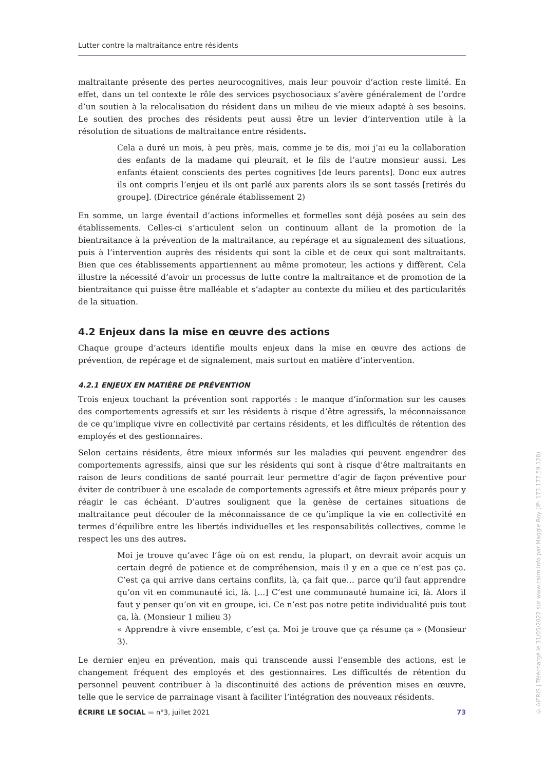Lutter contre la maltraitance entre résidents
maltraitante présente des pertes neurocognitives, mais leur pouvoir d’action reste limité. En effet, dans un tel contexte le rôle des services psychosociaux s’avère généralement de l’ordre d’un soutien à la relocalisation du résident dans un milieu de vie mieux adapté à ses besoins. Le soutien des proches des résidents peut aussi être un levier d’intervention utile à la résolution de situations de maltraitance entre résidents.
Cela a duré un mois, à peu près, mais, comme je te dis, moi j’ai eu la collaboration des enfants de la madame qui pleurait, et le fils de l’autre monsieur aussi. Les enfants étaient conscients des pertes cognitives [de leurs parents]. Donc eux autres ils ont compris l’enjeu et ils ont parlé aux parents alors ils se sont tassés [retirés du groupe]. (Directrice générale établissement 2)
En somme, un large éventail d’actions informelles et formelles sont déjà posées au sein des établissements. Celles-ci s’articulent selon un continuum allant de la promotion de la bientraitance à la prévention de la maltraitance, au repérage et au signalement des situations, puis à l’intervention auprès des résidents qui sont la cible et de ceux qui sont maltraitants. Bien que ces établissements appartiennent au même promoteur, les actions y diffèrent. Cela illustre la nécessité d’avoir un processus de lutte contre la maltraitance et de promotion de la bientraitance qui puisse être malléable et s’adapter au contexte du milieu et des particularités de la situation.
4.2 Enjeux dans la mise en œuvre des actions
Chaque groupe d’acteurs identifie moults enjeux dans la mise en œuvre des actions de prévention, de repérage et de signalement, mais surtout en matière d’intervention.
4.2.1 ENJEUX EN MATIÈRE DE PRÉVENTION
Trois enjeux touchant la prévention sont rapportés : le manque d’information sur les causes des comportements agressifs et sur les résidents à risque d’être agressifs, la méconnaissance de ce qu’implique vivre en collectivité par certains résidents, et les difficultés de rétention des employés et des gestionnaires.
Selon certains résidents, être mieux informés sur les maladies qui peuvent engendrer des comportements agressifs, ainsi que sur les résidents qui sont à risque d’être maltraitants en raison de leurs conditions de santé pourrait leur permettre d’agir de façon préventive pour éviter de contribuer à une escalade de comportements agressifs et être mieux préparés pour y réagir le cas échéant. D’autres soulignent que la genèse de certaines situations de maltraitance peut découler de la méconnaissance de ce qu’implique la vie en collectivité en termes d’équilibre entre les libertés individuelles et les responsabilités collectives, comme le respect les uns des autres.
Moi je trouve qu’avec l’âge où on est rendu, la plupart, on devrait avoir acquis un certain degré de patience et de compréhension, mais il y en a que ce n’est pas ça. C’est ça qui arrive dans certains conflits, là, ça fait que… parce qu’il faut apprendre qu’on vit en communauté ici, là. […] C’est une communauté humaine ici, là. Alors il faut y penser qu’on vit en groupe, ici. Ce n’est pas notre petite individualité puis tout ça, là. (Monsieur 1 milieu 3)
« Apprendre à vivre ensemble, c’est ça. Moi je trouve que ça résume ça » (Monsieur 3).
Le dernier enjeu en prévention, mais qui transcende aussi l’ensemble des actions, est le changement fréquent des employés et des gestionnaires. Les difficultés de rétention du personnel peuvent contribuer à la discontinuité des actions de prévention mises en œuvre, telle que le service de parrainage visant à faciliter l’intégration des nouveaux résidents.
ÉCRIRE LE SOCIAL ▬ n°3, juillet 2021 73
© AIFRIS | Téléchargé le 31/05/2022 sur www.cairn.info par Maggie Roy (IP: 173.177.59.128)